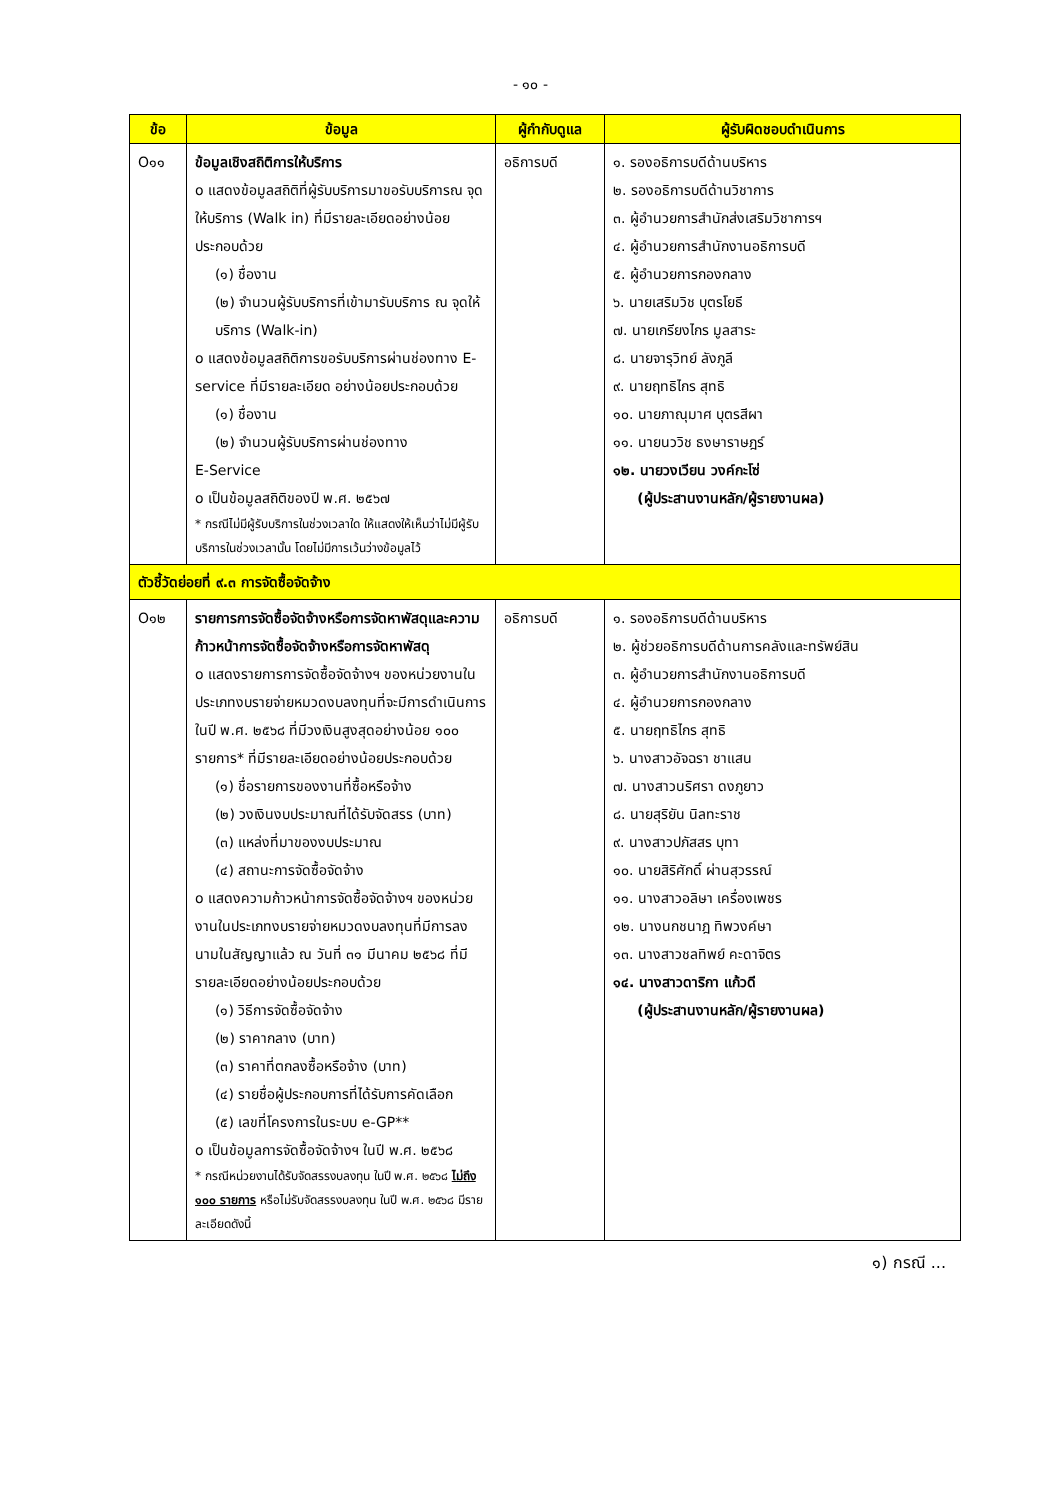- ๑๐ -
| ข้อ | ข้อมูล | ผู้กำกับดูแล | ผู้รับผิดชอบดำเนินการ |
| --- | --- | --- | --- |
| O๑๑ | ข้อมูลเชิงสถิติการให้บริการ o แสดงข้อมูลสถิติที่ผู้รับบริการมาขอรับบริการณ จุดให้บริการ (Walk in) ที่มีรายละเอียดอย่างน้อยประกอบด้วย (๑) ชื่องาน (๒) จำนวนผู้รับบริการที่เข้ามารับบริการ ณ จุดให้บริการ (Walk-in) o แสดงข้อมูลสถิติการขอรับบริการผ่านช่องทาง E-service ที่มีรายละเอียด อย่างน้อยประกอบด้วย (๑) ชื่องาน (๒) จำนวนผู้รับบริการผ่านช่องทาง E-Service o เป็นข้อมูลสถิติของปี พ.ศ. ๒๕๖๗ * กรณีไม่มีผู้รับบริการในช่วงเวลาใด ให้แสดงให้เห็นว่าไม่มีผู้รับบริการในช่วงเวลานั้น โดยไม่มีการเว้นว่างข้อมูลไว้ | อธิการบดี | ๑. รองอธิการบดีด้านบริหาร ๒. รองอธิการบดีด้านวิชาการ ๓. ผู้อำนวยการสำนักส่งเสริมวิชาการฯ ๔. ผู้อำนวยการสำนักงานอธิการบดี ๕. ผู้อำนวยการกองกลาง ๖. นายเสริมวิช บุตรโยธี ๗. นายเกรียงไกร มูลสาระ ๘. นายจารุวิทย์ ลังภูลี ๙. นายฤทธิไกร สุทธิ ๑๐. นายภาณุมาศ บุตรสีผา ๑๑. นายนววิช ธงษาราษฎร์ ๑๒. นายวงเวียน วงค์กะโซ่ (ผู้ประสานงานหลัก/ผู้รายงานผล) |
| ตัวชี้วัดย่อยที่ ๙.๓ การจัดซื้อจัดจ้าง | | | |
| O๑๒ | รายการการจัดซื้อจัดจ้างหรือการจัดหาพัสดุและความก้าวหน้าการจัดซื้อจัดจ้างหรือการจัดหาพัสดุ o แสดงรายการการจัดซื้อจัดจ้างฯ ของหน่วยงานในประเภทงบรายจ่ายหมวดงบลงทุนที่จะมีการดำเนินการในปี พ.ศ. ๒๕๖๘ ที่มีวงเงินสูงสุดอย่างน้อย ๑๐๐ รายการ* ที่มีรายละเอียดอย่างน้อยประกอบด้วย (๑) ชื่อรายการของงานที่ซื้อหรือจ้าง (๒) วงเงินงบประมาณที่ได้รับจัดสรร (บาท) (๓) แหล่งที่มาของงบประมาณ (๔) สถานะการจัดซื้อจัดจ้าง o แสดงความก้าวหน้าการจัดซื้อจัดจ้างฯ ของหน่วยงานในประเภทงบรายจ่ายหมวดงบลงทุนที่มีการลงนามในสัญญาแล้ว ณ วันที่ ๓๑ มีนาคม ๒๕๖๘ ที่มีรายละเอียดอย่างน้อยประกอบด้วย (๑) วิธีการจัดซื้อจัดจ้าง (๒) ราคากลาง (บาท) (๓) ราคาที่ตกลงซื้อหรือจ้าง (บาท) (๔) รายชื่อผู้ประกอบการที่ได้รับการคัดเลือก (๕) เลขที่โครงการในระบบ e-GP** o เป็นข้อมูลการจัดซื้อจัดจ้างฯ ในปี พ.ศ. ๒๕๖๘ * กรณีหน่วยงานได้รับจัดสรรงบลงทุน ในปี พ.ศ. ๒๕๖๘ ไม่ถึง ๑๐๐ รายการ หรือไม่รับจัดสรรงบลงทุน ในปี พ.ศ. ๒๕๖๘ มีรายละเอียดดังนี้ | อธิการบดี | ๑. รองอธิการบดีด้านบริหาร ๒. ผู้ช่วยอธิการบดีด้านการคลังและทรัพย์สิน ๓. ผู้อำนวยการสำนักงานอธิการบดี ๔. ผู้อำนวยการกองกลาง ๕. นายฤทธิไกร สุทธิ ๖. นางสาวอัจฉรา ชาแสน ๗. นางสาวนริศรา ดงภูยาว ๘. นายสุริยัน นิลทะราช ๙. นางสาวปภัสสร บุทา ๑๐. นายสิริศักดิ์ ผ่านสุวรรณ์ ๑๑. นางสาวอลิษา เครื่องเพชร ๑๒. นางนกชนาฎ ทิพวงค์ษา ๑๓. นางสาวชลทิพย์ คะดาจิตร ๑๔. นางสาวดาริกา แก้วดี (ผู้ประสานงานหลัก/ผู้รายงานผล) |
๑) กรณี ...